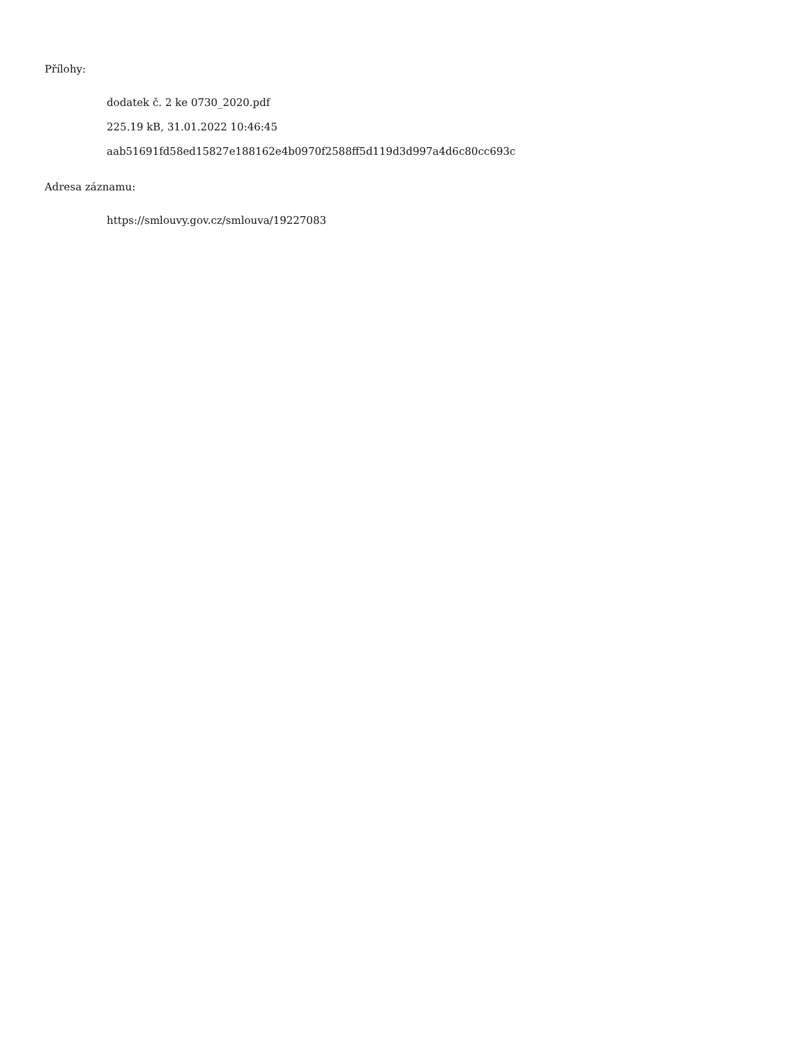Přílohy:
dodatek č. 2 ke 0730_2020.pdf
225.19 kB, 31.01.2022 10:46:45
aab51691fd58ed15827e188162e4b0970f2588ff5d119d3d997a4d6c80cc693c
Adresa záznamu:
https://smlouvy.gov.cz/smlouva/19227083